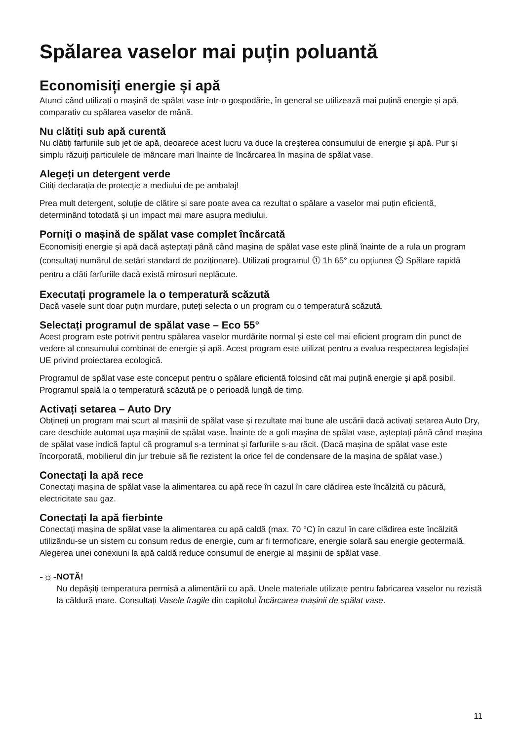Spălarea vaselor mai puțin poluantă
Economisiți energie și apă
Atunci când utilizați o mașină de spălat vase într-o gospodărie, în general se utilizează mai puțină energie și apă, comparativ cu spălarea vaselor de mână.
Nu clătiți sub apă curentă
Nu clătiți farfuriile sub jet de apă, deoarece acest lucru va duce la creșterea consumului de energie și apă. Pur și simplu răzuiți particulele de mâncare mari înainte de încărcarea în mașina de spălat vase.
Alegeți un detergent verde
Citiți declarația de protecție a mediului de pe ambalaj!
Prea mult detergent, soluție de clătire și sare poate avea ca rezultat o spălare a vaselor mai puțin eficientă, determinând totodată și un impact mai mare asupra mediului.
Porniți o mașină de spălat vase complet încărcată
Economisiți energie și apă dacă așteptați până când mașina de spălat vase este plină înainte de a rula un program (consultați numărul de setări standard de poziționare). Utilizați programul ⓵ 1h 65° cu opțiunea ⏲ Spălare rapidă pentru a clăti farfuriile dacă există mirosuri neplăcute.
Executați programele la o temperatură scăzută
Dacă vasele sunt doar puțin murdare, puteți selecta o un program cu o temperatură scăzută.
Selectați programul de spălat vase – Eco 55°
Acest program este potrivit pentru spălarea vaselor murdărite normal și este cel mai eficient program din punct de vedere al consumului combinat de energie și apă. Acest program este utilizat pentru a evalua respectarea legislației UE privind proiectarea ecologică.
Programul de spălat vase este conceput pentru o spălare eficientă folosind cât mai puțină energie și apă posibil. Programul spală la o temperatură scăzută pe o perioadă lungă de timp.
Activați setarea – Auto Dry
Obțineți un program mai scurt al mașinii de spălat vase și rezultate mai bune ale uscării dacă activați setarea Auto Dry, care deschide automat ușa mașinii de spălat vase. Înainte de a goli mașina de spălat vase, așteptați până când mașina de spălat vase indică faptul că programul s-a terminat și farfuriile s-au răcit. (Dacă mașina de spălat vase este încorporată, mobilierul din jur trebuie să fie rezistent la orice fel de condensare de la mașina de spălat vase.)
Conectați la apă rece
Conectați mașina de spălat vase la alimentarea cu apă rece în cazul în care clădirea este încălzită cu păcură, electricitate sau gaz.
Conectați la apă fierbinte
Conectați mașina de spălat vase la alimentarea cu apă caldă (max. 70 °C) în cazul în care clădirea este încălzită utilizându-se un sistem cu consum redus de energie, cum ar fi termoficare, energie solară sau energie geotermală. Alegerea unei conexiuni la apă caldă reduce consumul de energie al mașinii de spălat vase.
-☼-
NOTĂ!
Nu depășiți temperatura permisă a alimentării cu apă. Unele materiale utilizate pentru fabricarea vaselor nu rezistă la căldură mare. Consultați Vasele fragile din capitolul Încărcarea mașinii de spălat vase.
11